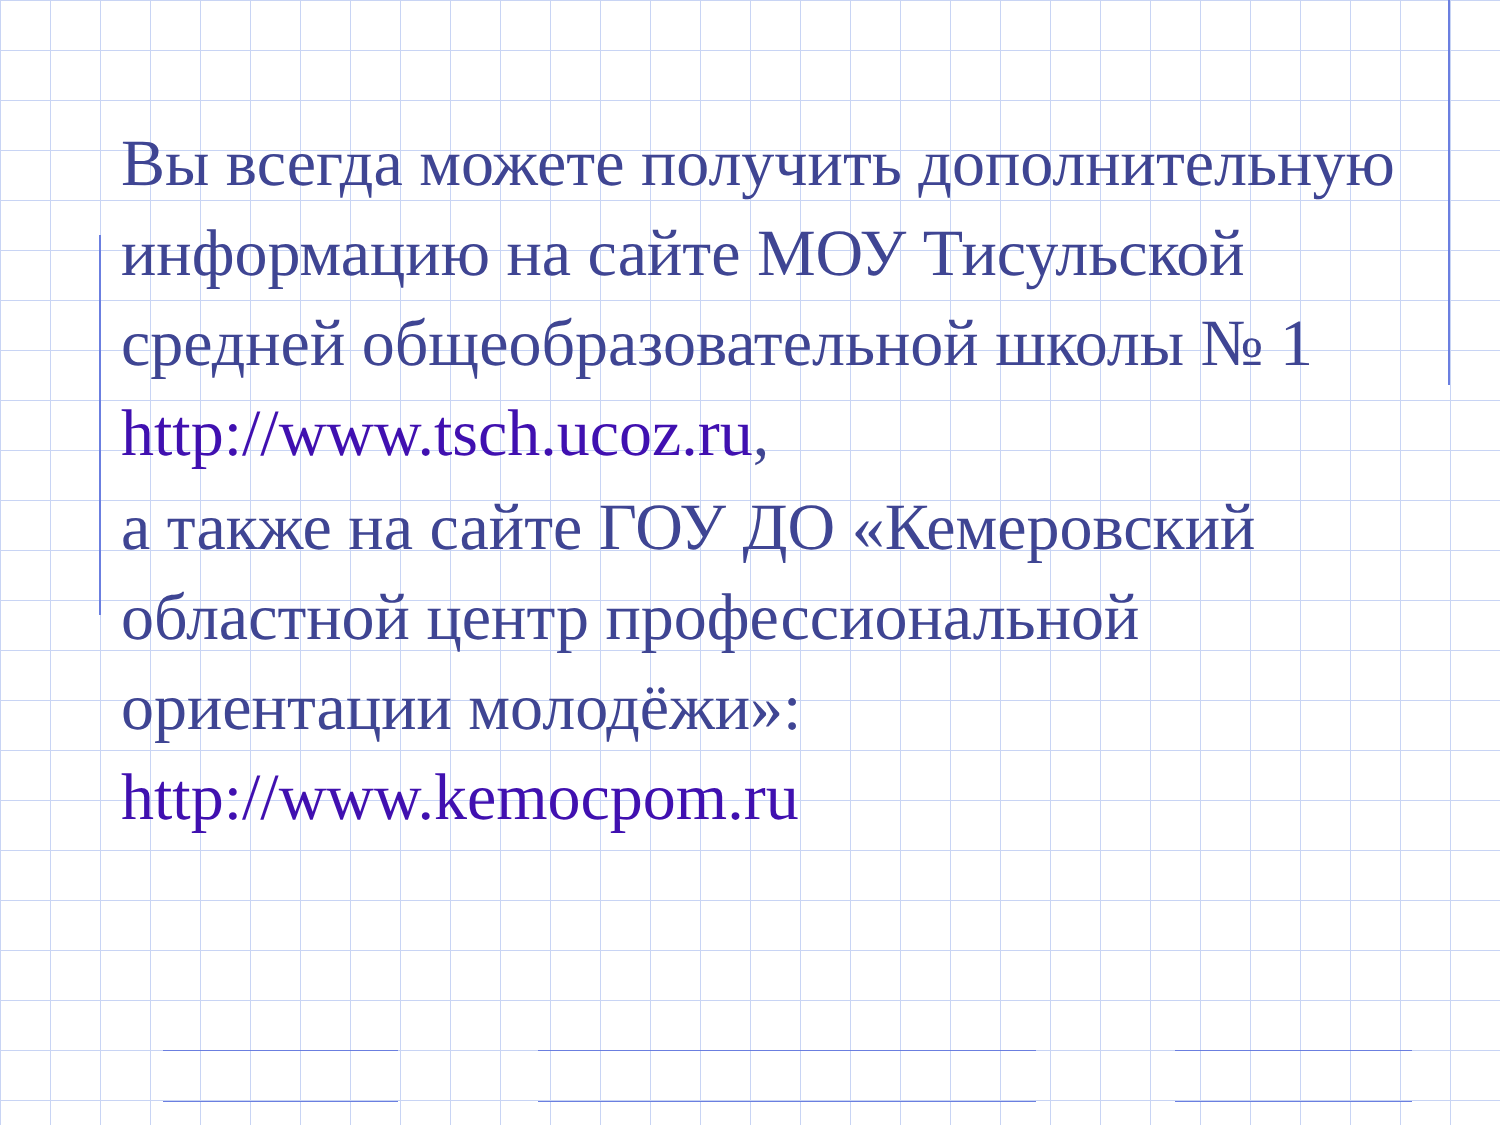Вы всегда можете получить дополнительную информацию на сайте МОУ Тисульской средней общеобразовательной школы № 1 http://www.tsch.ucoz.ru,
а также на сайте ГОУ ДО «Кемеровский областной центр профессиональной ориентации молодёжи»: http://www.kemocpom.ru